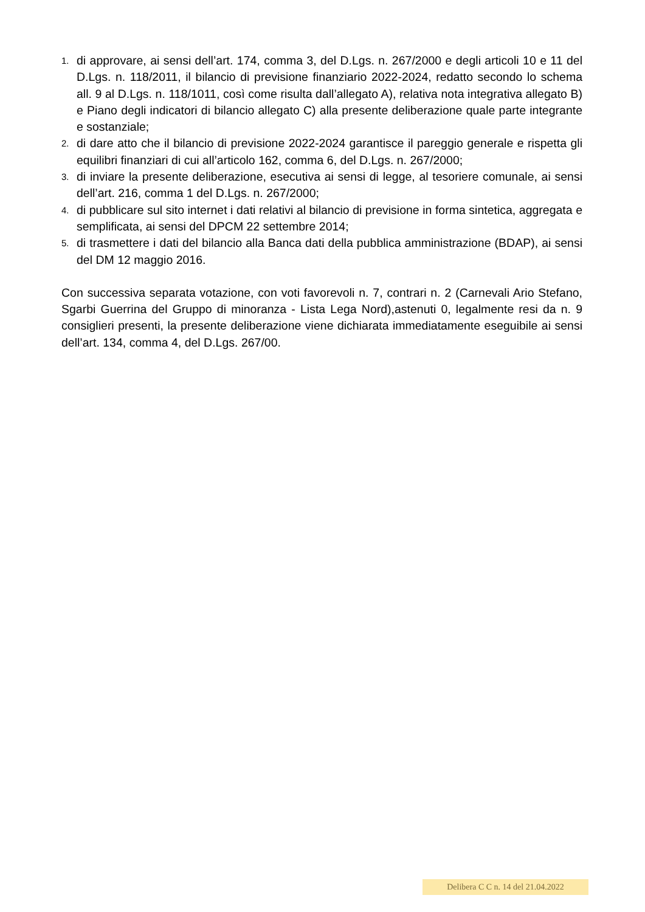1. di approvare, ai sensi dell’art. 174, comma 3, del D.Lgs. n. 267/2000 e degli articoli 10 e 11 del D.Lgs. n. 118/2011, il bilancio di previsione finanziario 2022-2024, redatto secondo lo schema all. 9 al D.Lgs. n. 118/1011, così come risulta dall’allegato A), relativa nota integrativa allegato B) e Piano degli indicatori di bilancio allegato C) alla presente deliberazione quale parte integrante e sostanziale;
2. di dare atto che il bilancio di previsione 2022-2024 garantisce il pareggio generale e rispetta gli equilibri finanziari di cui all’articolo 162, comma 6, del D.Lgs. n. 267/2000;
3. di inviare la presente deliberazione, esecutiva ai sensi di legge, al tesoriere comunale, ai sensi dell’art. 216, comma 1 del D.Lgs. n. 267/2000;
4. di pubblicare sul sito internet i dati relativi al bilancio di previsione in forma sintetica, aggregata e semplificata, ai sensi del DPCM 22 settembre 2014;
5. di trasmettere i dati del bilancio alla Banca dati della pubblica amministrazione (BDAP), ai sensi del DM 12 maggio 2016.
Con successiva separata votazione, con voti favorevoli n. 7, contrari n. 2 (Carnevali Ario Stefano, Sgarbi Guerrina del Gruppo di minoranza - Lista Lega Nord),astenuti 0, legalmente resi da n. 9 consiglieri presenti, la presente deliberazione viene dichiarata immediatamente eseguibile ai sensi dell’art. 134, comma 4, del D.Lgs. 267/00.
Delibera C C n. 14 del 21.04.2022